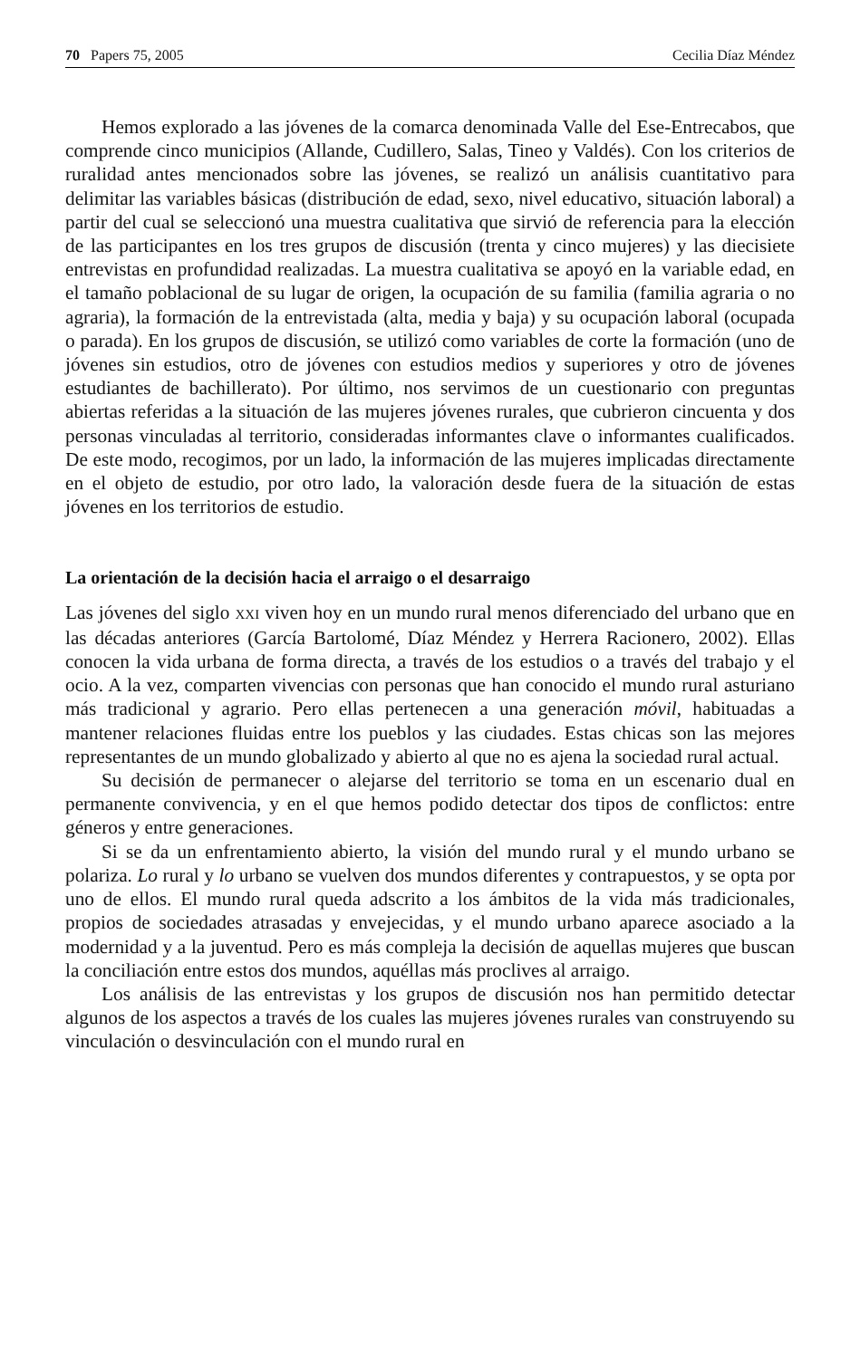70 Papers 75, 2005 Cecilia Díaz Méndez
Hemos explorado a las jóvenes de la comarca denominada Valle del Ese-Entrecabos, que comprende cinco municipios (Allande, Cudillero, Salas, Tineo y Valdés). Con los criterios de ruralidad antes mencionados sobre las jóvenes, se realizó un análisis cuantitativo para delimitar las variables básicas (distribución de edad, sexo, nivel educativo, situación laboral) a partir del cual se seleccionó una muestra cualitativa que sirvió de referencia para la elección de las participantes en los tres grupos de discusión (trenta y cinco mujeres) y las diecisiete entrevistas en profundidad realizadas. La muestra cualitativa se apoyó en la variable edad, en el tamaño poblacional de su lugar de origen, la ocupación de su familia (familia agraria o no agraria), la formación de la entrevistada (alta, media y baja) y su ocupación laboral (ocupada o parada). En los grupos de discusión, se utilizó como variables de corte la formación (uno de jóvenes sin estudios, otro de jóvenes con estudios medios y superiores y otro de jóvenes estudiantes de bachillerato). Por último, nos servimos de un cuestionario con preguntas abiertas referidas a la situación de las mujeres jóvenes rurales, que cubrieron cincuenta y dos personas vinculadas al territorio, consideradas informantes clave o informantes cualificados. De este modo, recogimos, por un lado, la información de las mujeres implicadas directamente en el objeto de estudio, por otro lado, la valoración desde fuera de la situación de estas jóvenes en los territorios de estudio.
La orientación de la decisión hacia el arraigo o el desarraigo
Las jóvenes del siglo XXI viven hoy en un mundo rural menos diferenciado del urbano que en las décadas anteriores (García Bartolomé, Díaz Méndez y Herrera Racionero, 2002). Ellas conocen la vida urbana de forma directa, a través de los estudios o a través del trabajo y el ocio. A la vez, comparten vivencias con personas que han conocido el mundo rural asturiano más tradicional y agrario. Pero ellas pertenecen a una generación móvil, habituadas a mantener relaciones fluidas entre los pueblos y las ciudades. Estas chicas son las mejores representantes de un mundo globalizado y abierto al que no es ajena la sociedad rural actual.
Su decisión de permanecer o alejarse del territorio se toma en un escenario dual en permanente convivencia, y en el que hemos podido detectar dos tipos de conflictos: entre géneros y entre generaciones.
Si se da un enfrentamiento abierto, la visión del mundo rural y el mundo urbano se polariza. Lo rural y lo urbano se vuelven dos mundos diferentes y contrapuestos, y se opta por uno de ellos. El mundo rural queda adscrito a los ámbitos de la vida más tradicionales, propios de sociedades atrasadas y envejecidas, y el mundo urbano aparece asociado a la modernidad y a la juventud. Pero es más compleja la decisión de aquellas mujeres que buscan la conciliación entre estos dos mundos, aquéllas más proclives al arraigo.
Los análisis de las entrevistas y los grupos de discusión nos han permitido detectar algunos de los aspectos a través de los cuales las mujeres jóvenes rurales van construyendo su vinculación o desvinculación con el mundo rural en